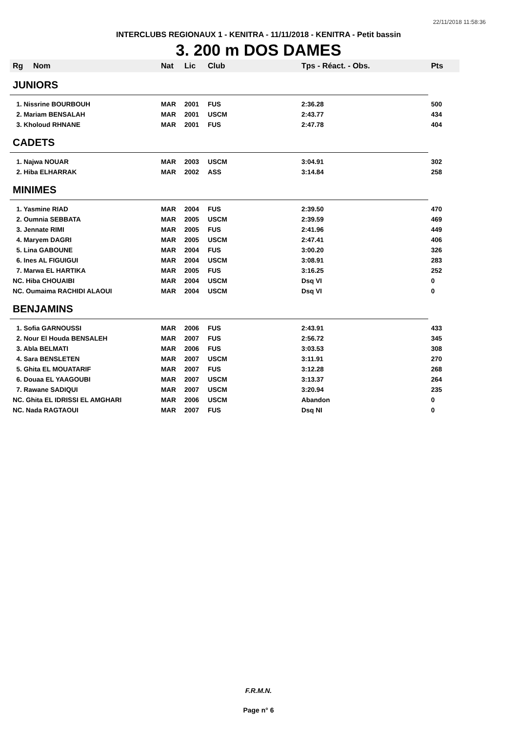22/11/2018 11:58:36
INTERCLUBS REGIONAUX 1 - KENITRA - 11/11/2018 - KENITRA - Petit bassin
3. 200 m DOS DAMES
| Rg | Nom | Nat | Lic | Club | Tps - Réact. - Obs. | Pts |
| --- | --- | --- | --- | --- | --- | --- |
| JUNIORS | | | | | | |
| 1. Nissrine BOURBOUH | | MAR | 2001 | FUS | 2:36.28 | 500 |
| 2. Mariam BENSALAH | | MAR | 2001 | USCM | 2:43.77 | 434 |
| 3. Kholoud RHNANE | | MAR | 2001 | FUS | 2:47.78 | 404 |
| CADETS | | | | | | |
| 1. Najwa NOUAR | | MAR | 2003 | USCM | 3:04.91 | 302 |
| 2. Hiba ELHARRAK | | MAR | 2002 | ASS | 3:14.84 | 258 |
| MINIMES | | | | | | |
| 1. Yasmine RIAD | | MAR | 2004 | FUS | 2:39.50 | 470 |
| 2. Oumnia SEBBATA | | MAR | 2005 | USCM | 2:39.59 | 469 |
| 3. Jennate RIMI | | MAR | 2005 | FUS | 2:41.96 | 449 |
| 4. Maryem DAGRI | | MAR | 2005 | USCM | 2:47.41 | 406 |
| 5. Lina GABOUNE | | MAR | 2004 | FUS | 3:00.20 | 326 |
| 6. Ines AL FIGUIGUI | | MAR | 2004 | USCM | 3:08.91 | 283 |
| 7. Marwa EL HARTIKA | | MAR | 2005 | FUS | 3:16.25 | 252 |
| NC. Hiba CHOUAIBI | | MAR | 2004 | USCM | Dsq VI | 0 |
| NC. Oumaima RACHIDI ALAOUI | | MAR | 2004 | USCM | Dsq VI | 0 |
| BENJAMINS | | | | | | |
| 1. Sofia GARNOUSSI | | MAR | 2006 | FUS | 2:43.91 | 433 |
| 2. Nour El Houda BENSALEH | | MAR | 2007 | FUS | 2:56.72 | 345 |
| 3. Abla BELMATI | | MAR | 2006 | FUS | 3:03.53 | 308 |
| 4. Sara BENSLETEN | | MAR | 2007 | USCM | 3:11.91 | 270 |
| 5. Ghita EL MOUATARIF | | MAR | 2007 | FUS | 3:12.28 | 268 |
| 6. Douaa EL YAAGOUBI | | MAR | 2007 | USCM | 3:13.37 | 264 |
| 7. Rawane SADIQUI | | MAR | 2007 | USCM | 3:20.94 | 235 |
| NC. Ghita EL IDRISSI EL AMGHARI | | MAR | 2006 | USCM | Abandon | 0 |
| NC. Nada RAGTAOUI | | MAR | 2007 | FUS | Dsq NI | 0 |
F.R.M.N.
Page n° 6